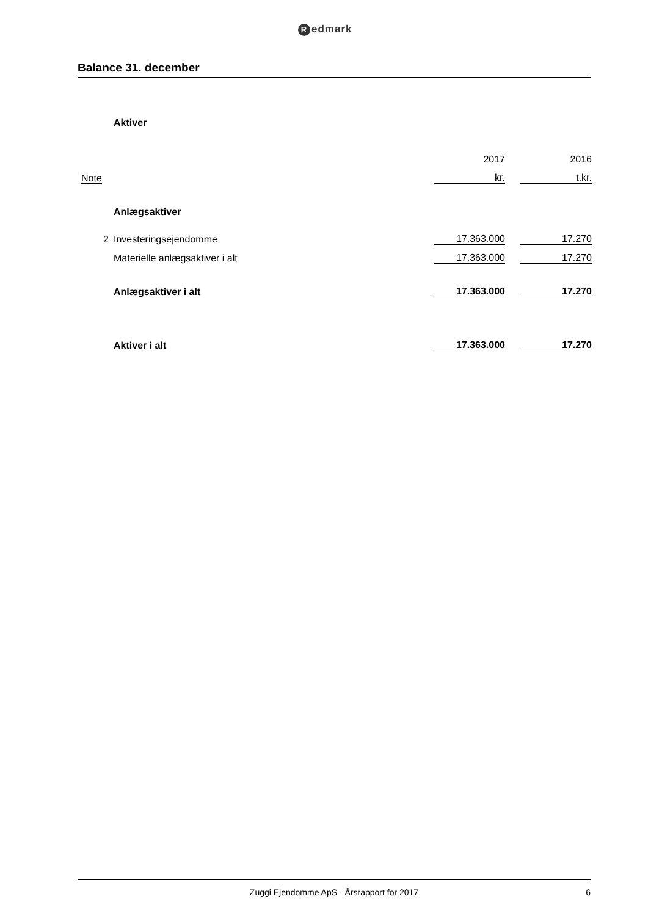Redmark
Balance 31. december
| | Aktiver | | | |
| | | 2017 | | 2016 |
| Note | | kr. | | t.kr. |
| | Anlægsaktiver | | | |
| 2 | Investeringsejendomme | 17.363.000 | | 17.270 |
| | Materielle anlægsaktiver i alt | 17.363.000 | | 17.270 |
| | Anlægsaktiver i alt | 17.363.000 | | 17.270 |
| | Aktiver i alt | 17.363.000 | | 17.270 |
Zuggi Ejendomme ApS · Årsrapport for 2017 6